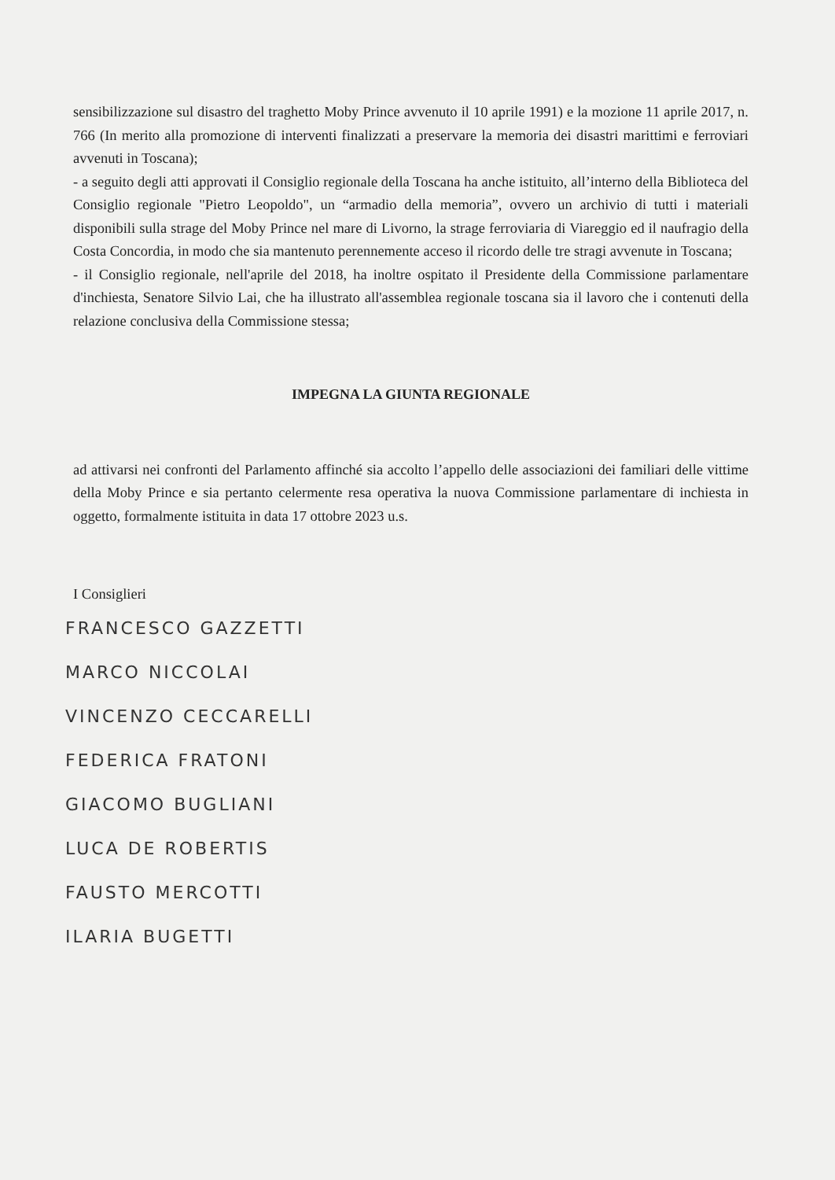sensibilizzazione sul disastro del traghetto Moby Prince avvenuto il 10 aprile 1991) e la mozione 11 aprile 2017, n. 766 (In merito alla promozione di interventi finalizzati a preservare la memoria dei disastri marittimi e ferroviari avvenuti in Toscana);
- a seguito degli atti approvati il Consiglio regionale della Toscana ha anche istituito, all’interno della Biblioteca del Consiglio regionale "Pietro Leopoldo", un “armadio della memoria”, ovvero un archivio di tutti i materiali disponibili sulla strage del Moby Prince nel mare di Livorno, la strage ferroviaria di Viareggio ed il naufragio della Costa Concordia, in modo che sia mantenuto perennemente acceso il ricordo delle tre stragi avvenute in Toscana;
- il Consiglio regionale, nell'aprile del 2018, ha inoltre ospitato il Presidente della Commissione parlamentare d'inchiesta, Senatore Silvio Lai, che ha illustrato all'assemblea regionale toscana sia il lavoro che i contenuti della relazione conclusiva della Commissione stessa;
IMPEGNA LA GIUNTA REGIONALE
ad attivarsi nei confronti del Parlamento affinché sia accolto l’appello delle associazioni dei familiari delle vittime della Moby Prince e sia pertanto celermente resa operativa la nuova Commissione parlamentare di inchiesta in oggetto, formalmente istituita in data 17 ottobre 2023 u.s.
I Consiglieri
FRANCESCO GAZZETTI
MARCO NICCOLAI
VINCENZO CECCARELLI
FEDERICA FRATONI
GIACOMO BUGLIANI
LUCA DE ROBERTIS
FAUSTO MERCOTTI
ILARIA BUGETTI